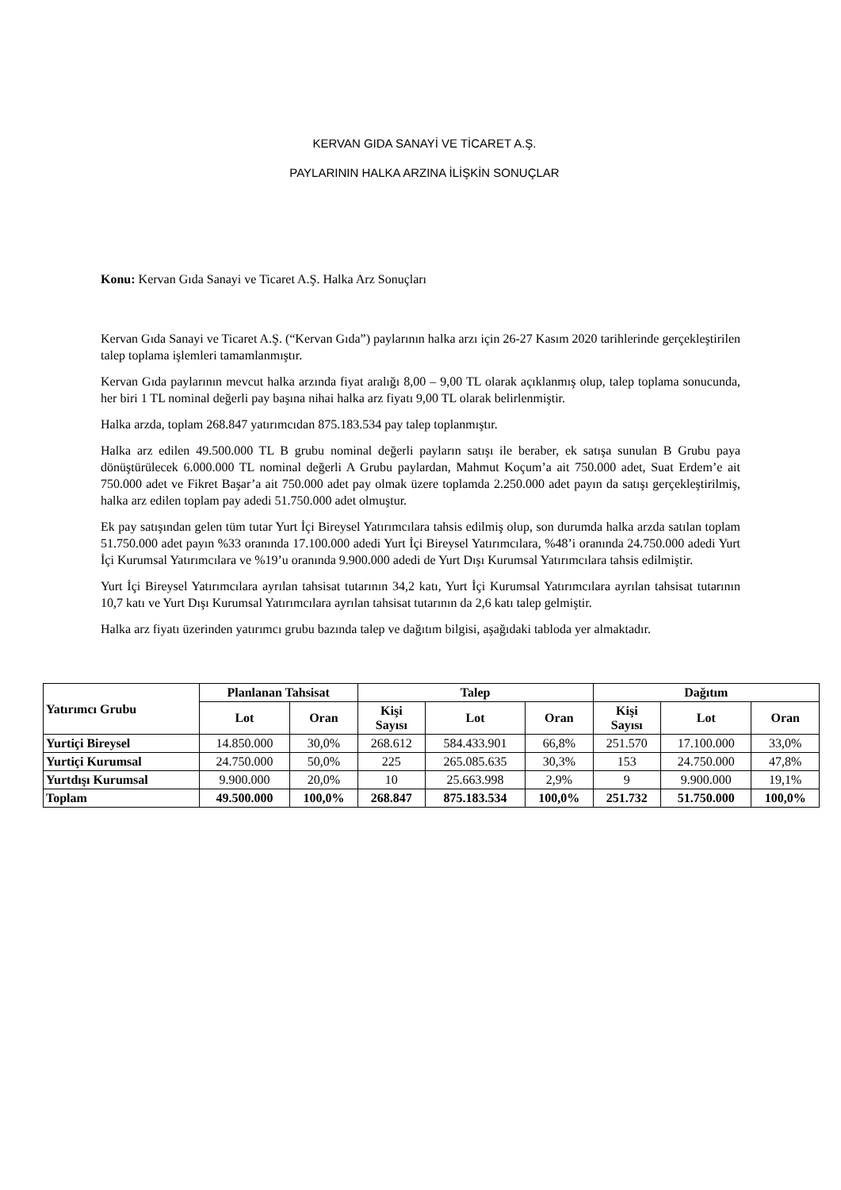KERVAN GIDA SANAYİ VE TİCARET A.Ş.
PAYLARININ HALKA ARZINA İLİŞKİN SONUÇLAR
Konu: Kervan Gıda Sanayi ve Ticaret A.Ş. Halka Arz Sonuçları
Kervan Gıda Sanayi ve Ticaret A.Ş. (“Kervan Gıda”) paylarının halka arzı için 26-27 Kasım 2020 tarihlerinde gerçekleştirilen talep toplama işlemleri tamamlanmıştır.
Kervan Gıda paylarının mevcut halka arzında fiyat aralığı 8,00 – 9,00 TL olarak açıklanmış olup, talep toplama sonucunda, her biri 1 TL nominal değerli pay başına nihai halka arz fiyatı 9,00 TL olarak belirlenmiştir.
Halka arzda, toplam 268.847 yatırımcıdan 875.183.534 pay talep toplanmıştır.
Halka arz edilen 49.500.000 TL B grubu nominal değerli payların satışı ile beraber, ek satışa sunulan B Grubu paya dönüştürülecek 6.000.000 TL nominal değerli A Grubu paylardan, Mahmut Koçum’a ait 750.000 adet, Suat Erdem’e ait 750.000 adet ve Fikret Başar’a ait 750.000 adet pay olmak üzere toplamda 2.250.000 adet payın da satışı gerçekleştirilmiş, halka arz edilen toplam pay adedi 51.750.000 adet olmuştur.
Ek pay satışından gelen tüm tutar Yurt İçi Bireysel Yatırımcılara tahsis edilmiş olup, son durumda halka arzda satılan toplam 51.750.000 adet payın %33 oranında 17.100.000 adedi Yurt İçi Bireysel Yatırımcılara, %48’i oranında 24.750.000 adedi Yurt İçi Kurumsal Yatırımcılara ve %19’u oranında 9.900.000 adedi de Yurt Dışı Kurumsal Yatırımcılara tahsis edilmiştir.
Yurt İçi Bireysel Yatırımcılara ayrılan tahsisat tutarının 34,2 katı, Yurt İçi Kurumsal Yatırımcılara ayrılan tahsisat tutarının 10,7 katı ve Yurt Dışı Kurumsal Yatırımcılara ayrılan tahsisat tutarının da 2,6 katı talep gelmiştir.
Halka arz fiyatı üzerinden yatırımcı grubu bazında talep ve dağıtım bilgisi, aşağıdaki tabloda yer almaktadır.
| Yatırımcı Grubu | Planlanan Tahsisat | | Talep | | | Dağıtım | | |
| --- | --- | --- | --- | --- | --- | --- | --- | --- |
| | Lot | Oran | Kişi Sayısı | Lot | Oran | Kişi Sayısı | Lot | Oran |
| Yurtiçi Bireysel | 14.850.000 | 30,0% | 268.612 | 584.433.901 | 66,8% | 251.570 | 17.100.000 | 33,0% |
| Yurtiçi Kurumsal | 24.750.000 | 50,0% | 225 | 265.085.635 | 30,3% | 153 | 24.750.000 | 47,8% |
| Yurtdışı Kurumsal | 9.900.000 | 20,0% | 10 | 25.663.998 | 2,9% | 9 | 9.900.000 | 19,1% |
| Toplam | 49.500.000 | 100,0% | 268.847 | 875.183.534 | 100,0% | 251.732 | 51.750.000 | 100,0% |